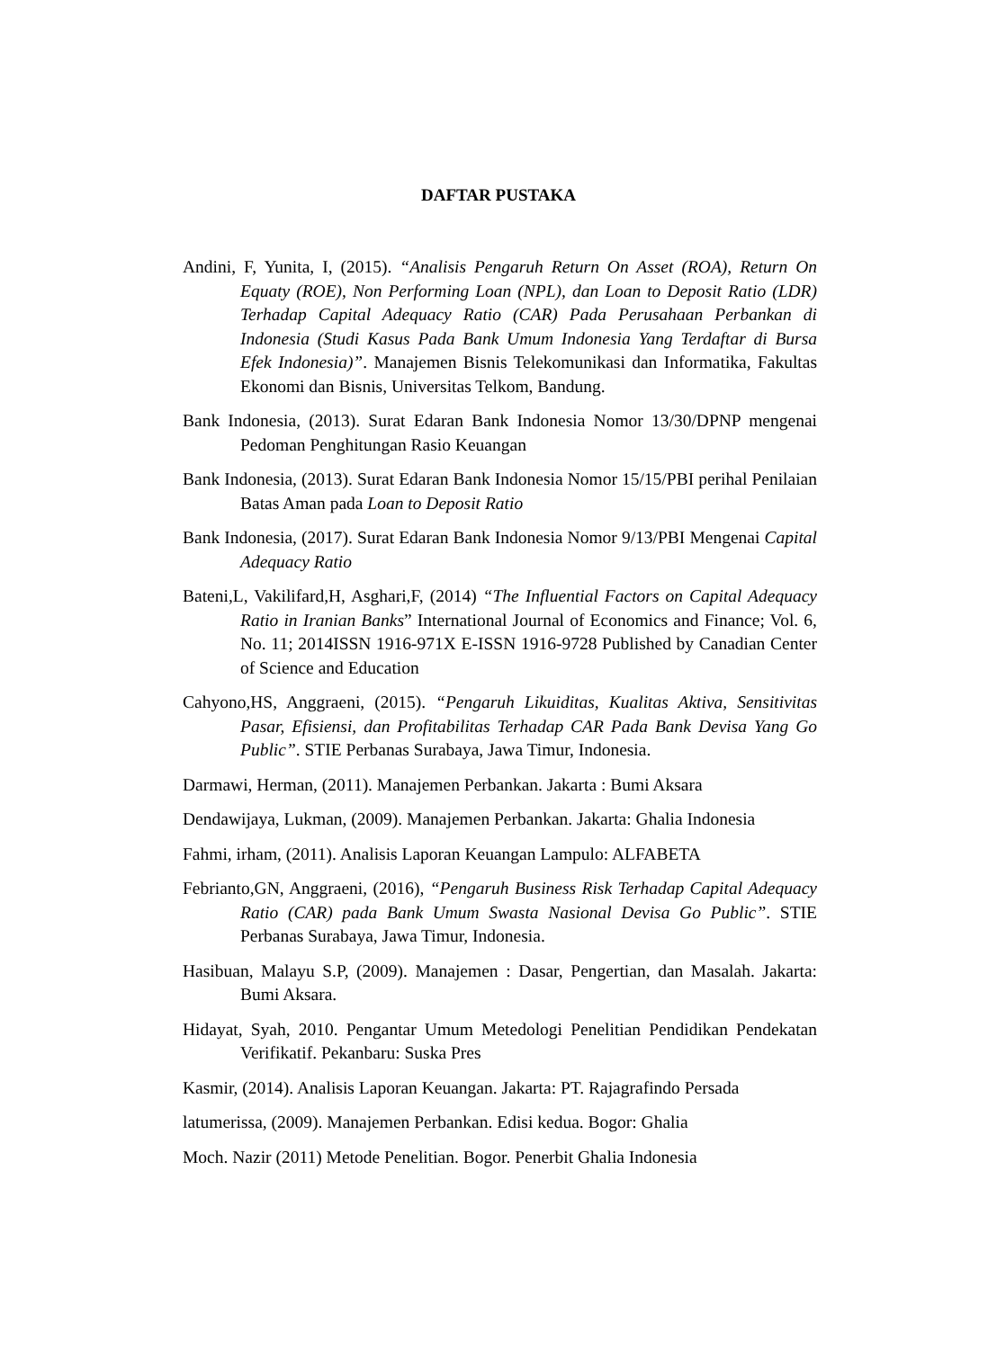DAFTAR PUSTAKA
Andini, F, Yunita, I, (2015). “Analisis Pengaruh Return On Asset (ROA), Return On Equaty (ROE), Non Performing Loan (NPL), dan Loan to Deposit Ratio (LDR) Terhadap Capital Adequacy Ratio (CAR) Pada Perusahaan Perbankan di Indonesia (Studi Kasus Pada Bank Umum Indonesia Yang Terdaftar di Bursa Efek Indonesia)”. Manajemen Bisnis Telekomunikasi dan Informatika, Fakultas Ekonomi dan Bisnis, Universitas Telkom, Bandung.
Bank Indonesia, (2013). Surat Edaran Bank Indonesia Nomor 13/30/DPNP mengenai Pedoman Penghitungan Rasio Keuangan
Bank Indonesia, (2013). Surat Edaran Bank Indonesia Nomor 15/15/PBI perihal Penilaian Batas Aman pada Loan to Deposit Ratio
Bank Indonesia, (2017). Surat Edaran Bank Indonesia Nomor 9/13/PBI Mengenai Capital Adequacy Ratio
Bateni,L, Vakilifard,H, Asghari,F, (2014) “The Influential Factors on Capital Adequacy Ratio in Iranian Banks” International Journal of Economics and Finance; Vol. 6, No. 11; 2014ISSN 1916-971X E-ISSN 1916-9728 Published by Canadian Center of Science and Education
Cahyono,HS, Anggraeni, (2015). “Pengaruh Likuiditas, Kualitas Aktiva, Sensitivitas Pasar, Efisiensi, dan Profitabilitas Terhadap CAR Pada Bank Devisa Yang Go Public”. STIE Perbanas Surabaya, Jawa Timur, Indonesia.
Darmawi, Herman, (2011). Manajemen Perbankan. Jakarta : Bumi Aksara
Dendawijaya, Lukman, (2009). Manajemen Perbankan. Jakarta: Ghalia Indonesia
Fahmi, irham, (2011). Analisis Laporan Keuangan Lampulo: ALFABETA
Febrianto,GN, Anggraeni, (2016), “Pengaruh Business Risk Terhadap Capital Adequacy Ratio (CAR) pada Bank Umum Swasta Nasional Devisa Go Public”. STIE Perbanas Surabaya, Jawa Timur, Indonesia.
Hasibuan, Malayu S.P, (2009). Manajemen : Dasar, Pengertian, dan Masalah. Jakarta: Bumi Aksara.
Hidayat, Syah, 2010. Pengantar Umum Metedologi Penelitian Pendidikan Pendekatan Verifikatif. Pekanbaru: Suska Pres
Kasmir, (2014). Analisis Laporan Keuangan. Jakarta: PT. Rajagrafindo Persada
latumerissa, (2009). Manajemen Perbankan. Edisi kedua. Bogor: Ghalia
Moch. Nazir (2011) Metode Penelitian. Bogor. Penerbit Ghalia Indonesia